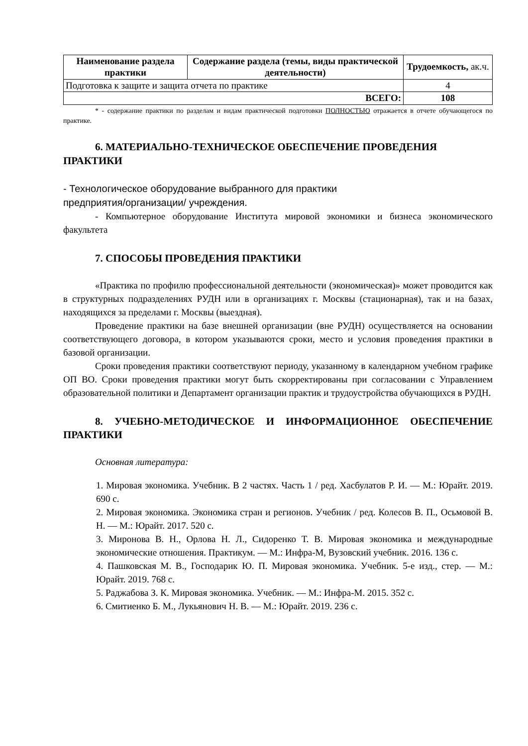| Наименование раздела практики | Содержание раздела (темы, виды практической деятельности) | Трудоемкость, ак.ч. |
| --- | --- | --- |
| Подготовка к защите и защита отчета по практике | | 4 |
| ВСЕГО: | | 108 |
* - содержание практики по разделам и видам практической подготовки ПОЛНОСТЬЮ отражается в отчете обучающегося по практике.
6. МАТЕРИАЛЬНО-ТЕХНИЧЕСКОЕ ОБЕСПЕЧЕНИЕ ПРОВЕДЕНИЯ ПРАКТИКИ
- Технологическое оборудование выбранного для практики
предприятия/организации/ учреждения.
- Компьютерное оборудование Института мировой экономики и бизнеса экономического факультета
7. СПОСОБЫ ПРОВЕДЕНИЯ ПРАКТИКИ
«Практика по профилю профессиональной деятельности (экономическая)» может проводится как в структурных подразделениях РУДН или в организациях г. Москвы (стационарная), так и на базах, находящихся за пределами г. Москвы (выездная).
Проведение практики на базе внешней организации (вне РУДН) осуществляется на основании соответствующего договора, в котором указываются сроки, место и условия проведения практики в базовой организации.
Сроки проведения практики соответствуют периоду, указанному в календарном учебном графике ОП ВО. Сроки проведения практики могут быть скорректированы при согласовании с Управлением образовательной политики и Департамент организации практик и трудоустройства обучающихся в РУДН.
8. УЧЕБНО-МЕТОДИЧЕСКОЕ И ИНФОРМАЦИОННОЕ ОБЕСПЕЧЕНИЕ ПРАКТИКИ
Основная литература:
1. Мировая экономика. Учебник. В 2 частях. Часть 1 / ред. Хасбулатов Р. И. — М.: Юрайт. 2019. 690 с.
2. Мировая экономика. Экономика стран и регионов. Учебник / ред. Колесов В. П., Осьмовой В. Н. — М.: Юрайт. 2017. 520 с.
3. Миронова В. Н., Орлова Н. Л., Сидоренко Т. В. Мировая экономика и международные экономические отношения. Практикум. — М.: Инфра-М, Вузовский учебник. 2016. 136 с.
4. Пашковская М. В., Господарик Ю. П. Мировая экономика. Учебник. 5-е изд., стер. — М.: Юрайт. 2019. 768 с.
5. Раджабова З. К. Мировая экономика. Учебник. — М.: Инфра-М. 2015. 352 с.
6. Смитиенко Б. М., Лукьянович Н. В. — М.: Юрайт. 2019. 236 с.